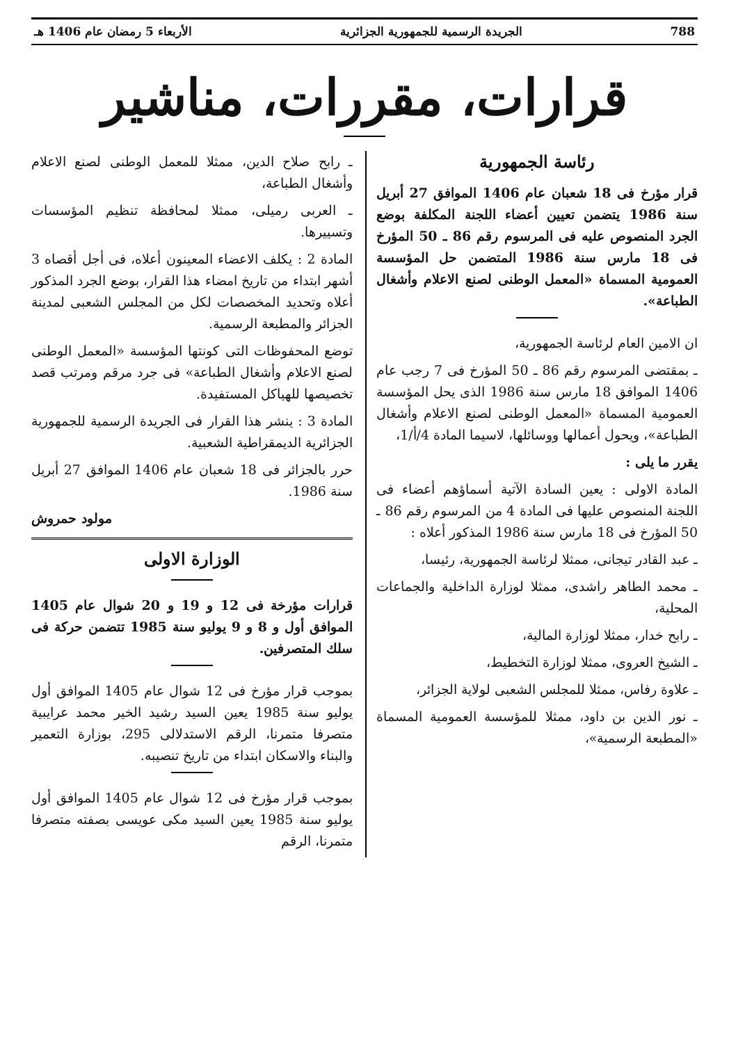788 الجريدة الرسمية للجمهورية الجزائرية الأربعاء 5 رمضان عام 1406 هـ
قرارات، مقررات، مناشير
رئاسة الجمهورية
قرار مؤرخ فى 18 شعبان عام 1406 الموافق 27 أبريل سنة 1986 يتضمن تعيين أعضاء اللجنة المكلفة بوضع الجرد المنصوص عليه فى المرسوم رقم 86 ـ 50 المؤرخ فى 18 مارس سنة 1986 المتضمن حل المؤسسة العمومية المسماة «المعمل الوطنى لصنع الاعلام وأشغال الطباعة».
ان الامين العام لرئاسة الجمهورية،
ـ بمقتضى المرسوم رقم 86 ـ 50 المؤرخ فى 7 رجب عام 1406 الموافق 18 مارس سنة 1986 الذى يحل المؤسسة العمومية المسماة «المعمل الوطنى لصنع الاعلام وأشغال الطباعة»، ويحول أعمالها ووسائلها، لاسيما المادة 4/أ/1،
يقرر ما يلى :
المادة الاولى : يعين السادة الآتية أسماؤهم أعضاء فى اللجنة المنصوص عليها فى المادة 4 من المرسوم رقم 86 ـ 50 المؤرخ فى 18 مارس سنة 1986 المذكور أعلاه :
ـ عبد القادر تيجانى، ممثلا لرئاسة الجمهورية، رئيسا،
ـ محمد الطاهر راشدى، ممثلا لوزارة الداخلية والجماعات المحلية،
ـ رابح خدار، ممثلا لوزارة المالية،
ـ الشيخ العروى، ممثلا لوزارة التخطيط،
ـ علاوة رفاس، ممثلا للمجلس الشعبى لولاية الجزائر،
ـ نور الدين بن داود، ممثلا للمؤسسة العمومية المسماة «المطبعة الرسمية»،
ـ رابح صلاح الدين، ممثلا للمعمل الوطنى لصنع الاعلام وأشغال الطباعة،
ـ العربى رميلى، ممثلا لمحافظة تنظيم المؤسسات وتسييرها.
المادة 2 : يكلف الاعضاء المعينون أعلاه، فى أجل أقصاه 3 أشهر ابتداء من تاريخ امضاء هذا القرار، بوضع الجرد المذكور أعلاه وتحديد المخصصات لكل من المجلس الشعبى لمدينة الجزائر والمطبعة الرسمية.
توضع المحفوظات التى كونتها المؤسسة «المعمل الوطنى لصنع الاعلام وأشغال الطباعة» فى جرد مرقم ومرتب قصد تخصيصها للهياكل المستفيدة.
المادة 3 : ينشر هذا القرار فى الجريدة الرسمية للجمهورية الجزائرية الديمقراطية الشعبية.
حرر بالجزائر فى 18 شعبان عام 1406 الموافق 27 أبريل سنة 1986.
مولود حمروش
الوزارة الاولى
قرارات مؤرخة فى 12 و 19 و 20 شوال عام 1405 الموافق أول و 8 و 9 يوليو سنة 1985 تتضمن حركة فى سلك المتصرفين.
بموجب قرار مؤرخ فى 12 شوال عام 1405 الموافق أول يوليو سنة 1985 يعين السيد رشيد الخير محمد عرايبية متصرفا متمرنا، الرقم الاستدلالى 295، بوزارة التعمير والبناء والاسكان ابتداء من تاريخ تنصيبه.
بموجب قرار مؤرخ فى 12 شوال عام 1405 الموافق أول يوليو سنة 1985 يعين السيد مكى عويسى بصفته متصرفا متمرنا، الرقم